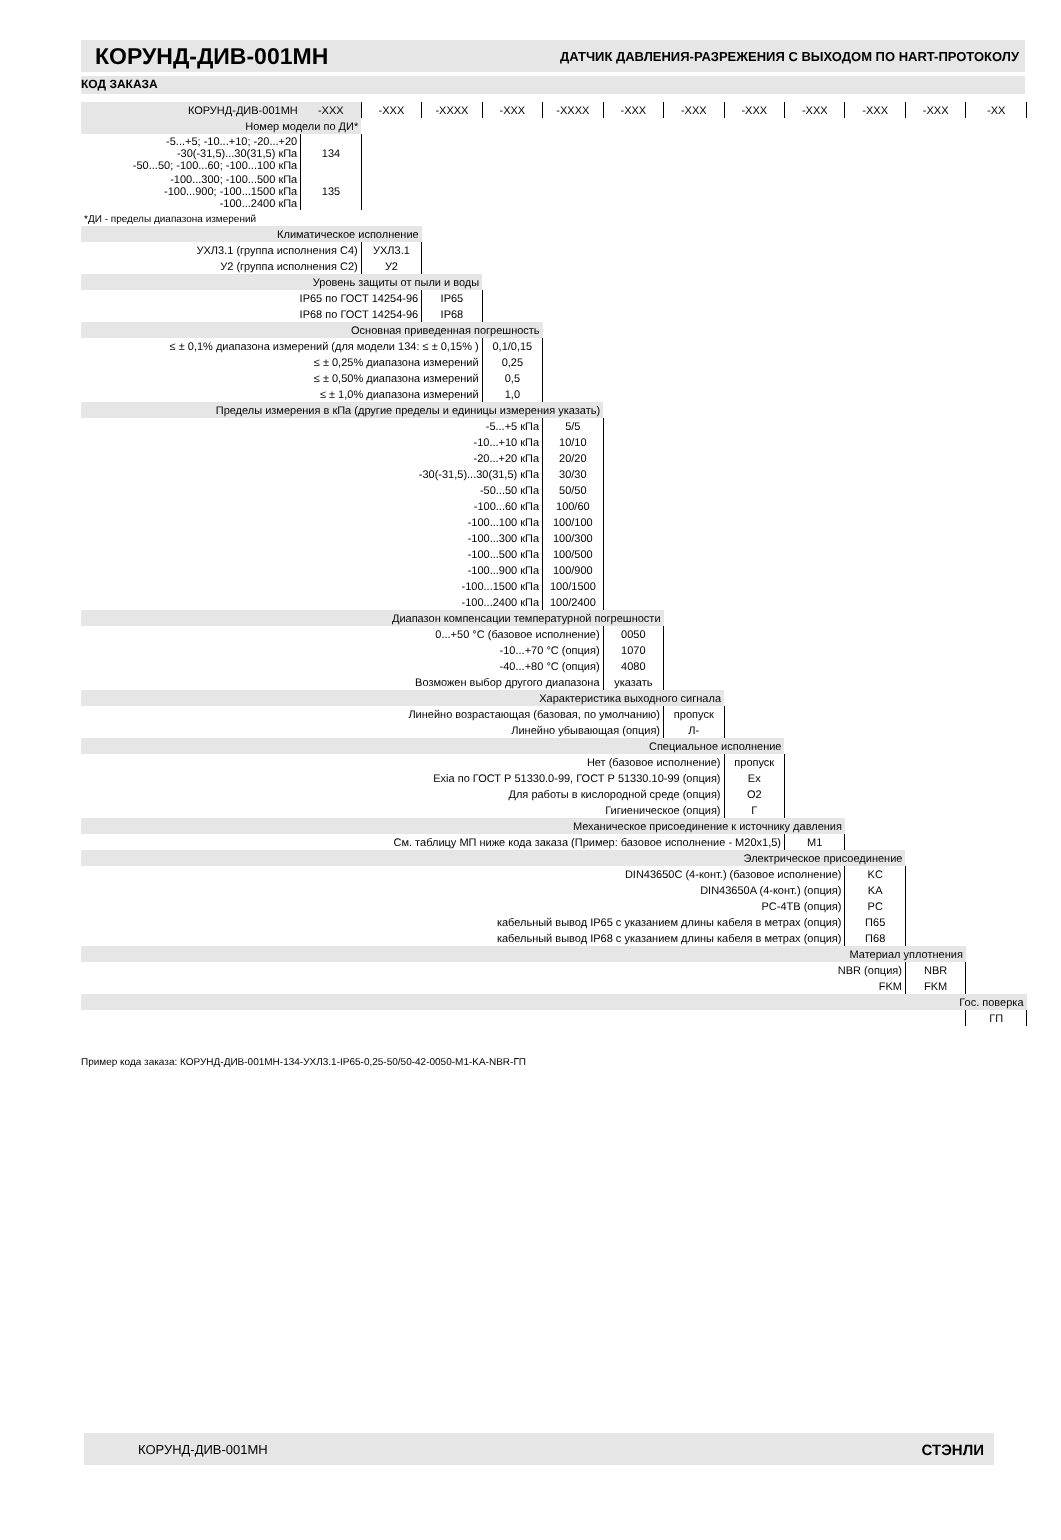КОРУНД-ДИВ-001МН
ДАТЧИК ДАВЛЕНИЯ-РАЗРЕЖЕНИЯ С ВЫХОДОМ ПО HART-ПРОТОКОЛУ
КОД ЗАКАЗА
| КОРУНД-ДИВ-001МН | -XXX | -XXX | -XXXX | -XXX | -XXXX | -XXX | -XXX | -XXX | -XXX | -XXX | -XXX | -XX |
| Номер модели по ДИ* | | | | | | | | | | | | |
| -5...+5; -10...+10; -20...+20 -30(-31,5)...30(31,5) кПа -50...50; -100...60; -100...100 кПа | 134 | | | | | | | | | | | |
| -100...300; -100...500 кПа -100...900; -100...1500 кПа -100...2400 кПа | 135 | | | | | | | | | | | |
| *ДИ - пределы диапазона измерений | | | | | | | | | | | | |
| Климатическое исполнение | | | | | | | | | | | | |
| УХЛ3.1 (группа исполнения С4) | | УХЛ3.1 | | | | | | | | | | |
| У2 (группа исполнения С2) | | У2 | | | | | | | | | | |
| Уровень защиты от пыли и воды | | | | | | | | | | | | |
| IP65 по ГОСТ 14254-96 | | | IP65 | | | | | | | | | |
| IP68 по ГОСТ 14254-96 | | | IP68 | | | | | | | | | |
| Основная приведенная погрешность | | | | | | | | | | | | |
| ≤ ± 0,1% диапазона измерений (для модели 134: ≤ ± 0,15% ) | | | | 0,1/0,15 | | | | | | | | |
| ≤ ± 0,25% диапазона измерений | | | | 0,25 | | | | | | | | |
| ≤ ± 0,50% диапазона измерений | | | | 0,5 | | | | | | | | |
| ≤ ± 1,0% диапазона измерений | | | | 1,0 | | | | | | | | |
| Пределы измерения в кПа (другие пределы и единицы измерения указать) | | | | | | | | | | | | |
| -5...+5 кПа | | | | | 5/5 | | | | | | | |
| -10...+10 кПа | | | | | 10/10 | | | | | | | |
| -20...+20 кПа | | | | | 20/20 | | | | | | | |
| -30(-31,5)...30(31,5) кПа | | | | | 30/30 | | | | | | | |
| -50...50 кПа | | | | | 50/50 | | | | | | | |
| -100...60 кПа | | | | | 100/60 | | | | | | | |
| -100...100 кПа | | | | | 100/100 | | | | | | | |
| -100...300 кПа | | | | | 100/300 | | | | | | | |
| -100...500 кПа | | | | | 100/500 | | | | | | | |
| -100...900 кПа | | | | | 100/900 | | | | | | | |
| -100...1500 кПа | | | | | 100/1500 | | | | | | | |
| -100...2400 кПа | | | | | 100/2400 | | | | | | | |
| Диапазон компенсации температурной погрешности | | | | | | | | | | | | |
| 0...+50 °С (базовое исполнение) | | | | | | 0050 | | | | | | |
| -10...+70 °С (опция) | | | | | | 1070 | | | | | | |
| -40...+80 °С (опция) | | | | | | 4080 | | | | | | |
| Возможен выбор другого диапазона | | | | | | указать | | | | | | |
| Характеристика выходного сигнала | | | | | | | | | | | | |
| Линейно возрастающая (базовая, по умолчанию) | | | | | | | пропуск | | | | | |
| Линейно убывающая (опция) | | | | | | | Л- | | | | | |
| Специальное исполнение | | | | | | | | | | | | |
| Нет (базовое исполнение) | | | | | | | | пропуск | | | | |
| Exia по ГОСТ Р 51330.0-99, ГОСТ Р 51330.10-99 (опция) | | | | | | | | Ex | | | | |
| Для работы в кислородной среде (опция) | | | | | | | | O2 | | | | |
| Гигиеническое (опция) | | | | | | | | Г | | | | |
| Механическое присоединение к источнику давления | | | | | | | | | | | | |
| См. таблицу МП ниже кода заказа (Пример: базовое исполнение - М20х1,5) | | | | | | | | | M1 | | | |
| Электрическое присоединение | | | | | | | | | | | | |
| DIN43650C (4-конт.) (базовое исполнение) | | | | | | | | | | KC | | |
| DIN43650A (4-конт.) (опция) | | | | | | | | | | KA | | |
| PC-4TB (опция) | | | | | | | | | | PC | | |
| кабельный вывод IP65 с указанием длины кабеля в метрах (опция) | | | | | | | | | | П65 | | |
| кабельный вывод IP68 с указанием длины кабеля в метрах (опция) | | | | | | | | | | П68 | | |
| Материал уплотнения | | | | | | | | | | | | |
| NBR (опция) | | | | | | | | | | | NBR | |
| FKM | | | | | | | | | | | FKM | |
| Гос. поверка | | | | | | | | | | | | |
| | | | | | | | | | | | | ГП |
Пример кода заказа: КОРУНД-ДИВ-001МН-134-УХЛ3.1-IP65-0,25-50/50-42-0050-M1-KA-NBR-ГП
КОРУНД-ДИВ-001МН СТЭНЛИ